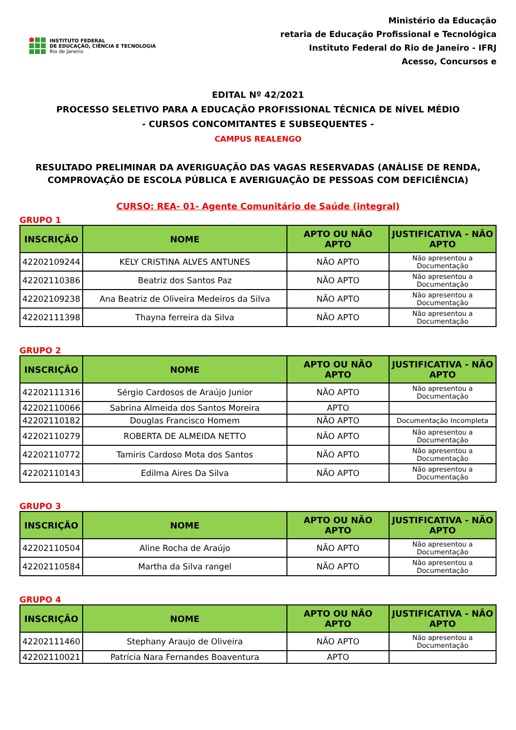INSTITUTO FEDERAL
DE EDUCAÇÃO, CIÊNCIA E TECNOLOGIA
Rio de Janeiro
Ministério da Educação
retaria de Educação Profissional e Tecnológica
Instituto Federal do Rio de Janeiro - IFRJ
Acesso, Concursos e
EDITAL Nº 42/2021
PROCESSO SELETIVO PARA A EDUCAÇÃO PROFISSIONAL TÉCNICA DE NÍVEL MÉDIO
- CURSOS CONCOMITANTES E SUBSEQUENTES -
CAMPUS REALENGO
RESULTADO PRELIMINAR DA AVERIGUAÇÃO DAS VAGAS RESERVADAS (ANÁLISE DE RENDA, COMPROVAÇÃO DE ESCOLA PÚBLICA E AVERIGUAÇÃO DE PESSOAS COM DEFICIÊNCIA)
CURSO: REA- 01- Agente Comunitário de Saúde (integral)
GRUPO 1
| INSCRIÇÃO | NOME | APTO OU NÃO APTO | JUSTIFICATIVA - NÃO APTO |
| --- | --- | --- | --- |
| 42202109244 | KELY CRISTINA ALVES ANTUNES | NÃO APTO | Não apresentou a Documentação |
| 42202110386 | Beatriz dos Santos Paz | NÃO APTO | Não apresentou a Documentação |
| 42202109238 | Ana Beatriz de Oliveira Medeiros da Silva | NÃO APTO | Não apresentou a Documentação |
| 42202111398 | Thayna ferreira da Silva | NÃO APTO | Não apresentou a Documentação |
GRUPO 2
| INSCRIÇÃO | NOME | APTO OU NÃO APTO | JUSTIFICATIVA - NÃO APTO |
| --- | --- | --- | --- |
| 42202111316 | Sérgio Cardosos de Araújo Junior | NÃO APTO | Não apresentou a Documentação |
| 42202110066 | Sabrina Almeida dos Santos Moreira | APTO | |
| 42202110182 | Douglas Francisco Homem | NÃO APTO | Documentação Incompleta |
| 42202110279 | ROBERTA DE ALMEIDA NETTO | NÃO APTO | Não apresentou a Documentação |
| 42202110772 | Tamiris Cardoso Mota dos Santos | NÃO APTO | Não apresentou a Documentação |
| 42202110143 | Edilma Aires Da Silva | NÃO APTO | Não apresentou a Documentação |
GRUPO 3
| INSCRIÇÃO | NOME | APTO OU NÃO APTO | JUSTIFICATIVA - NÃO APTO |
| --- | --- | --- | --- |
| 42202110504 | Aline Rocha de Araújo | NÃO APTO | Não apresentou a Documentação |
| 42202110584 | Martha da Silva rangel | NÃO APTO | Não apresentou a Documentação |
GRUPO 4
| INSCRIÇÃO | NOME | APTO OU NÃO APTO | JUSTIFICATIVA - NÃO APTO |
| --- | --- | --- | --- |
| 42202111460 | Stephany Araujo de Oliveira | NÃO APTO | Não apresentou a Documentação |
| 42202110021 | Patrícia Nara Fernandes Boaventura | APTO | |